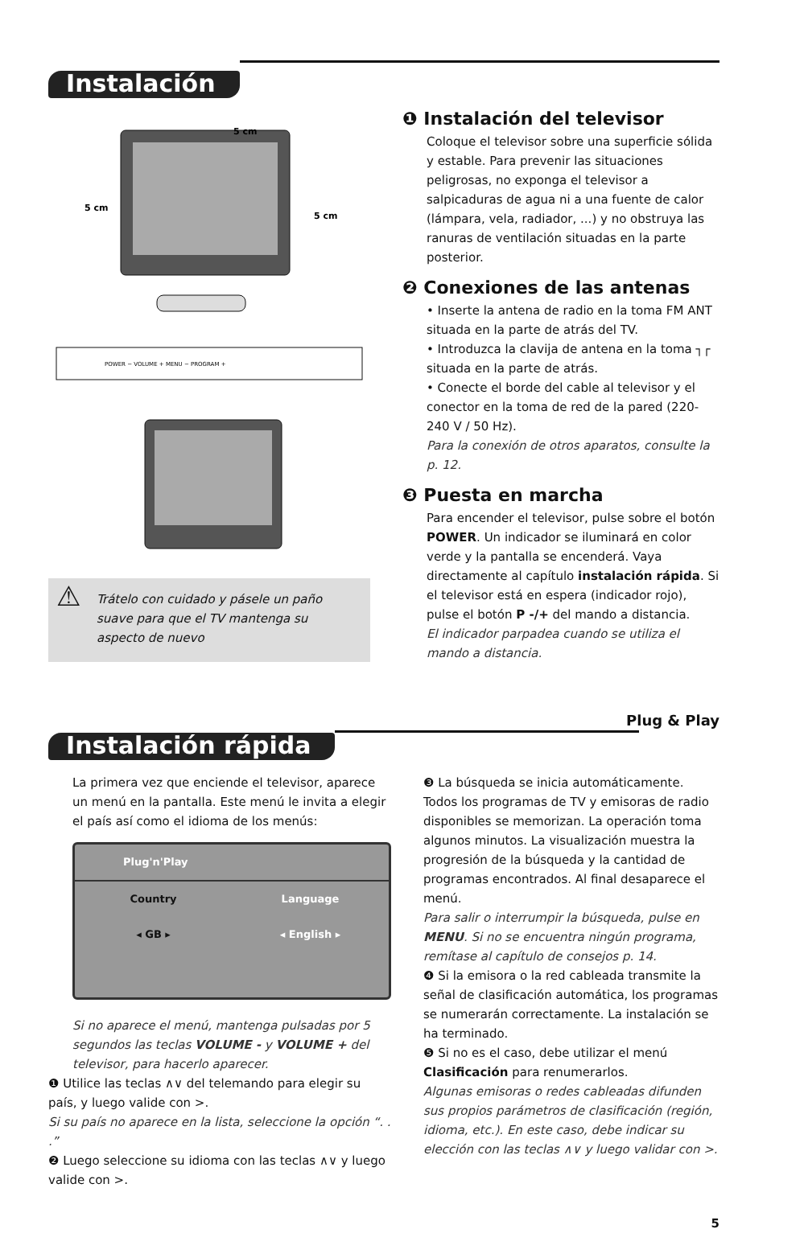Instalación
5 cm
5 cm
5 cm
POWER − VOLUME + MENU − PROGRAM +
⚠ Trátelo con cuidado y pásele un paño suave para que el TV mantenga su aspecto de nuevo
❶ Instalación del televisor
Coloque el televisor sobre una superficie sólida y estable. Para prevenir las situaciones peligrosas, no exponga el televisor a salpicaduras de agua ni a una fuente de calor (lámpara, vela, radiador, ...) y no obstruya las ranuras de ventilación situadas en la parte posterior.
❷ Conexiones de las antenas
• Inserte la antena de radio en la toma FM ANT situada en la parte de atrás del TV.
• Introduzca la clavija de antena en la toma ┐┌ situada en la parte de atrás.
• Conecte el borde del cable al televisor y el conector en la toma de red de la pared (220-240 V / 50 Hz).
Para la conexión de otros aparatos, consulte la p. 12.
❸ Puesta en marcha
Para encender el televisor, pulse sobre el botón POWER. Un indicador se iluminará en color verde y la pantalla se encenderá. Vaya directamente al capítulo instalación rápida. Si el televisor está en espera (indicador rojo), pulse el botón P -/+ del mando a distancia.
El indicador parpadea cuando se utiliza el mando a distancia.
Plug & Play
Instalación rápida
La primera vez que enciende el televisor, aparece un menú en la pantalla. Este menú le invita a elegir el país así como el idioma de los menús:
Plug'n'Play
Country Language
◂ GB ▸ ◂ English ▸
Si no aparece el menú, mantenga pulsadas por 5 segundos las teclas VOLUME - y VOLUME + del televisor, para hacerlo aparecer.
❶ Utilice las teclas ∧∨ del telemando para elegir su país, y luego valide con >.
Si su país no aparece en la lista, seleccione la opción “. . .”
❷ Luego seleccione su idioma con las teclas ∧∨ y luego valide con >.
❸ La búsqueda se inicia automáticamente. Todos los programas de TV y emisoras de radio disponibles se memorizan. La operación toma algunos minutos. La visualización muestra la progresión de la búsqueda y la cantidad de programas encontrados. Al final desaparece el menú.
Para salir o interrumpir la búsqueda, pulse en MENU. Si no se encuentra ningún programa, remítase al capítulo de consejos p. 14.
❹ Si la emisora o la red cableada transmite la señal de clasificación automática, los programas se numerarán correctamente. La instalación se ha terminado.
❺ Si no es el caso, debe utilizar el menú Clasificación para renumerarlos.
Algunas emisoras o redes cableadas difunden sus propios parámetros de clasificación (región, idioma, etc.). En este caso, debe indicar su elección con las teclas ∧∨ y luego validar con >.
5